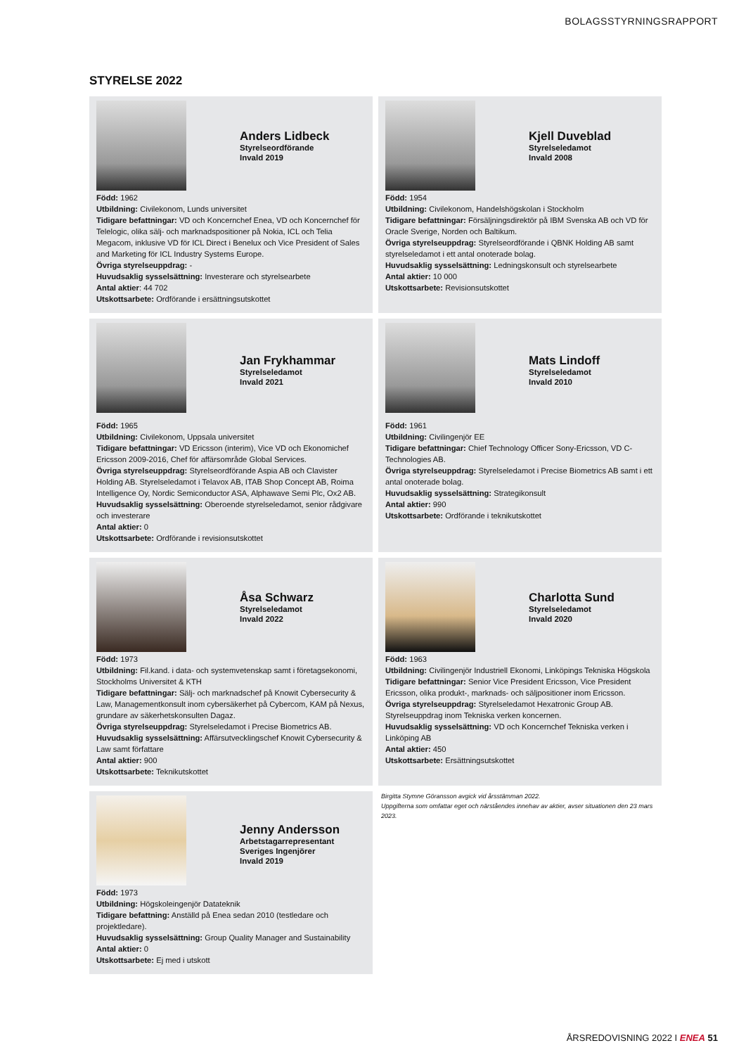BOLAGSSTYRNINGSRAPPORT
STYRELSE 2022
Anders Lidbeck
Styrelseordförande
Invald 2019
Född: 1962
Utbildning: Civilekonom, Lunds universitet
Tidigare befattningar: VD och Koncernchef Enea, VD och Koncernchef för Telelogic, olika sälj- och marknadspositioner på Nokia, ICL och Telia Megacom, inklusive VD för ICL Direct i Benelux och Vice President of Sales and Marketing för ICL Industry Systems Europe.
Övriga styrelseuppdrag: -
Huvudsaklig sysselsättning: Investerare och styrelsearbete
Antal aktier: 44 702
Utskottsarbete: Ordförande i ersättningsutskottet
Kjell Duveblad
Styrelseledamot
Invald 2008
Född: 1954
Utbildning: Civilekonom, Handelshögskolan i Stockholm
Tidigare befattningar: Försäljningsdirektör på IBM Svenska AB och VD för Oracle Sverige, Norden och Baltikum.
Övriga styrelseuppdrag: Styrelseordförande i QBNK Holding AB samt styrelseledamot i ett antal onoterade bolag.
Huvudsaklig sysselsättning: Ledningskonsult och styrelsearbete
Antal aktier: 10 000
Utskottsarbete: Revisionsutskottet
Jan Frykhammar
Styrelseledamot
Invald 2021
Född: 1965
Utbildning: Civilekonom, Uppsala universitet
Tidigare befattningar: VD Ericsson (interim), Vice VD och Ekonomichef Ericsson 2009-2016, Chef för affärsområde Global Services.
Övriga styrelseuppdrag: Styrelseordförande Aspia AB och Clavister Holding AB. Styrelseledamot i Telavox AB, ITAB Shop Concept AB, Roima Intelligence Oy, Nordic Semiconductor ASA, Alphawave Semi Plc, Ox2 AB.
Huvudsaklig sysselsättning: Oberoende styrelseledamot, senior rådgivare och investerare
Antal aktier: 0
Utskottsarbete: Ordförande i revisionsutskottet
Mats Lindoff
Styrelseledamot
Invald 2010
Född: 1961
Utbildning: Civilingenjör EE
Tidigare befattningar: Chief Technology Officer Sony-Ericsson, VD C-Technologies AB.
Övriga styrelseuppdrag: Styrelseledamot i Precise Biometrics AB samt i ett antal onoterade bolag.
Huvudsaklig sysselsättning: Strategikonsult
Antal aktier: 990
Utskottsarbete: Ordförande i teknikutskottet
Åsa Schwarz
Styrelseledamot
Invald 2022
Född: 1973
Utbildning: Fil.kand. i data- och systemvetenskap samt i företagsekonomi, Stockholms Universitet & KTH
Tidigare befattningar: Sälj- och marknadschef på Knowit Cybersecurity & Law, Managementkonsult inom cybersäkerhet på Cybercom, KAM på Nexus, grundare av säkerhetskonsulten Dagaz.
Övriga styrelseuppdrag: Styrelseledamot i Precise Biometrics AB.
Huvudsaklig sysselsättning: Affärsutvecklingschef Knowit Cybersecurity & Law samt författare
Antal aktier: 900
Utskottsarbete: Teknikutskottet
Charlotta Sund
Styrelseledamot
Invald 2020
Född: 1963
Utbildning: Civilingenjör Industriell Ekonomi, Linköpings Tekniska Högskola
Tidigare befattningar: Senior Vice President Ericsson, Vice President Ericsson, olika produkt-, marknads- och säljpositioner inom Ericsson.
Övriga styrelseuppdrag: Styrelseledamot Hexatronic Group AB. Styrelseuppdrag inom Tekniska verken koncernen.
Huvudsaklig sysselsättning: VD och Koncernchef Tekniska verken i Linköping AB
Antal aktier: 450
Utskottsarbete: Ersättningsutskottet
Jenny Andersson
Arbetstagarrepresentant
Sveriges Ingenjörer
Invald 2019
Född: 1973
Utbildning: Högskoleingenjör Datateknik
Tidigare befattning: Anställd på Enea sedan 2010 (testledare och projektledare).
Huvudsaklig sysselsättning: Group Quality Manager and Sustainability
Antal aktier: 0
Utskottsarbete: Ej med i utskott
Birgitta Stymne Göransson avgick vid årsstämman 2022.
Uppgifterna som omfattar eget och närståendes innehav av aktier, avser situationen den 23 mars 2023.
ÅRSREDOVISNING 2022 I ENEA 51